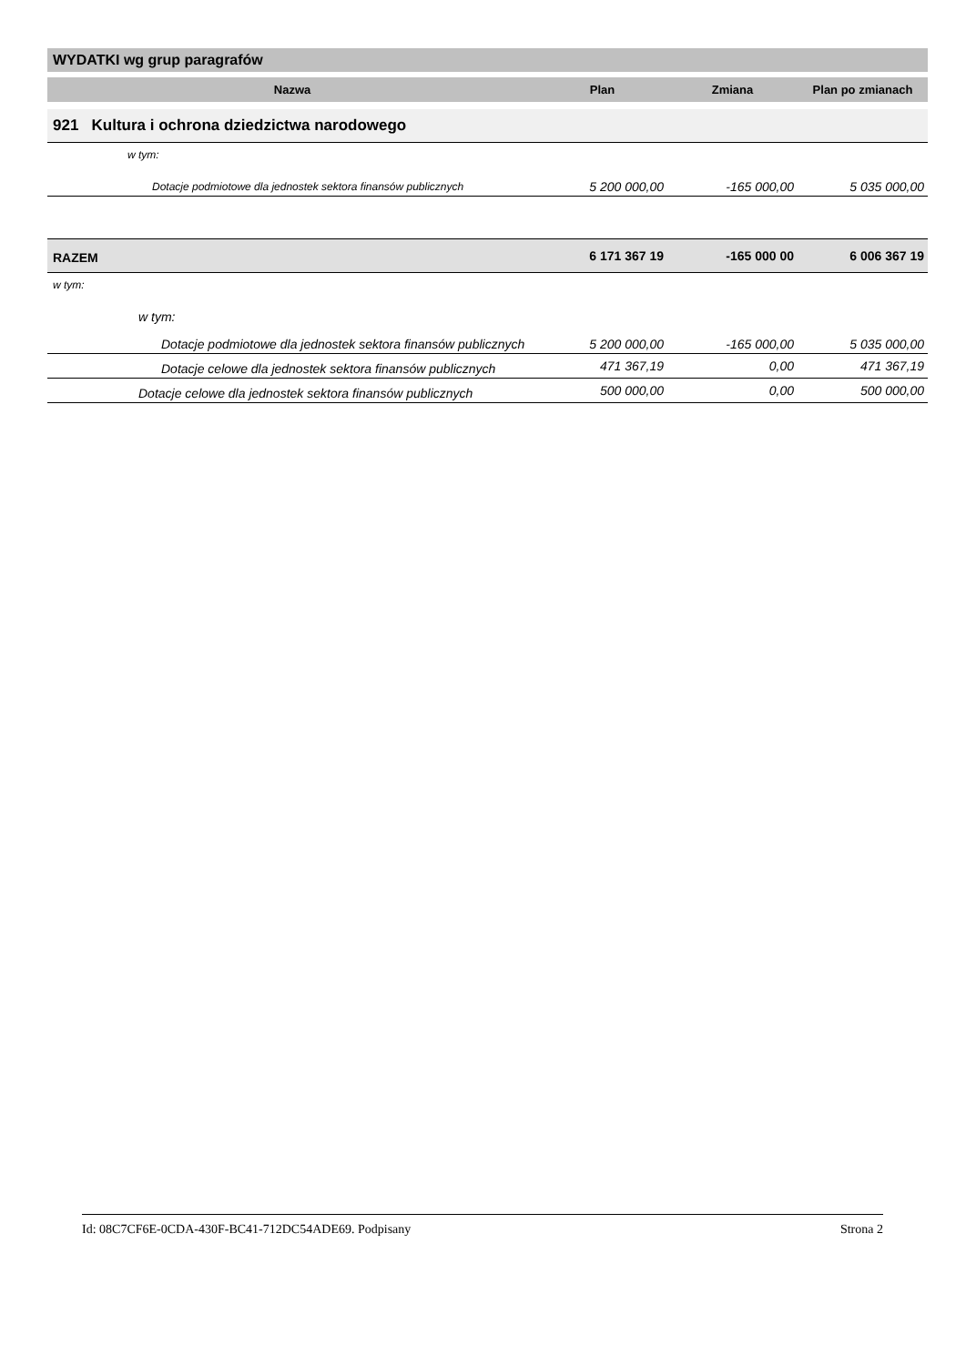WYDATKI wg grup paragrafów
| Nazwa | Plan | Zmiana | Plan po zmianach |
| --- | --- | --- | --- |
| 921 Kultura i ochrona dziedzictwa narodowego | | | |
| w tym: | | | |
| Dotacje podmiotowe dla jednostek sektora finansów publicznych | 5 200 000,00 | -165 000,00 | 5 035 000,00 |
| RAZEM | 6 171 367 19 | -165 000 00 | 6 006 367 19 |
| w tym: | | | |
| w tym: | | | |
| Dotacje podmiotowe dla jednostek sektora finansów publicznych | 5 200 000,00 | -165 000,00 | 5 035 000,00 |
| Dotacje celowe dla jednostek sektora finansów publicznych | 471 367,19 | 0,00 | 471 367,19 |
| Dotacje celowe dla jednostek sektora finansów publicznych | 500 000,00 | 0,00 | 500 000,00 |
Id: 08C7CF6E-0CDA-430F-BC41-712DC54ADE69. Podpisany Strona 2